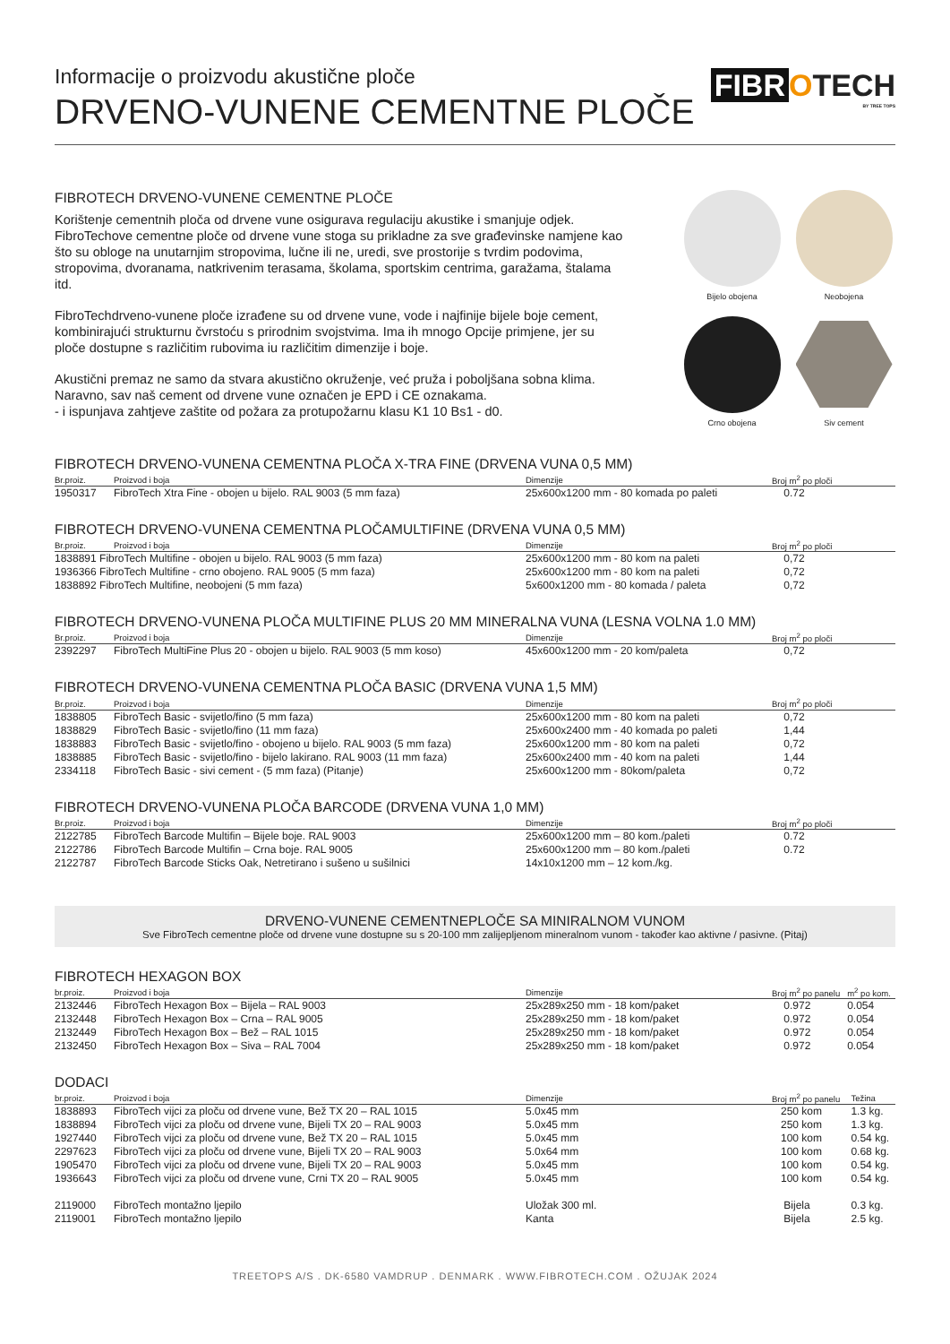Informacije o proizvodu akustične ploče
DRVENO-VUNENE CEMENTNE PLOČE
FIBR OTECH
BY TREE TOPS
FIBROTECH DRVENO-VUNENE CEMENTNE PLOČE
Korištenje cementnih ploča od drvene vune osigurava regulaciju akustike i smanjuje odjek. FibroTechove cementne ploče od drvene vune stoga su prikladne za sve građevinske namjene kao što su obloge na unutarnjim stropovima, lučne ili ne, uredi, sve prostorije s tvrdim podovima, stropovima, dvoranama, natkrivenim terasama, školama, sportskim centrima, garažama, štalama itd.
FibroTechdrveno-vunene ploče izrađene su od drvene vune, vode i najfinije bijele boje cement, kombinirajući strukturnu čvrstoću s prirodnim svojstvima. Ima ih mnogo Opcije primjene, jer su ploče dostupne s različitim rubovima iu različitim dimenzije i boje.
Akustični premaz ne samo da stvara akustično okruženje, već pruža i poboljšana sobna klima. Naravno, sav naš cement od drvene vune označen je EPD i CE oznakama.
- i ispunjava zahtjeve zaštite od požara za protupožarnu klasu K1 10 Bs1 - d0.
Bijelo obojena
Neobojena
Crno obojena
Siv cement
FIBROTECH DRVENO-VUNENA CEMENTNA PLOČA X-TRA FINE (DRVENA VUNA 0,5 MM)
| Br.proiz. | Proizvod i boja | Dimenzije | Broj m<sup>2</sup> po ploči |
| --- | --- | --- | --- |
| 1950317 | FibroTech Xtra Fine - obojen u bijelo. RAL 9003 (5 mm faza) | 25x600x1200 mm - 80 komada po paleti | 0.72 |
FIBROTECH DRVENO-VUNENA CEMENTNA PLOČAMULTIFINE (DRVENA VUNA 0,5 MM)
| Br.proiz. | Proizvod i boja | Dimenzije | Broj m<sup>2</sup> po ploči |
| --- | --- | --- | --- |
| 1838891 FibroTech Multifine - obojen u bijelo. RAL 9003 (5 mm faza) | | 25x600x1200 mm - 80 kom na paleti | 0,72 |
| 1936366 FibroTech Multifine - crno obojeno. RAL 9005 (5 mm faza) | | 25x600x1200 mm - 80 kom na paleti | 0,72 |
| 1838892 FibroTech Multifine, neobojeni (5 mm faza) | | 5x600x1200 mm - 80 komada / paleta | 0,72 |
FIBROTECH DRVENO-VUNENA PLOČA MULTIFINE PLUS 20 MM MINERALNA VUNA (LESNA VOLNA 1.0 MM)
| Br.proiz. | Proizvod i boja | Dimenzije | Broj m<sup>2</sup> po ploči |
| --- | --- | --- | --- |
| 2392297 | FibroTech MultiFine Plus 20 - obojen u bijelo. RAL 9003 (5 mm koso) | 45x600x1200 mm - 20 kom/paleta | 0,72 |
FIBROTECH DRVENO-VUNENA CEMENTNA PLOČA BASIC (DRVENA VUNA 1,5 MM)
| Br.proiz. | Proizvod i boja | Dimenzije | Broj m<sup>2</sup> po ploči |
| --- | --- | --- | --- |
| 1838805 | FibroTech Basic - svijetlo/fino (5 mm faza) | 25x600x1200 mm - 80 kom na paleti | 0,72 |
| 1838829 | FibroTech Basic - svijetlo/fino (11 mm faza) | 25x600x2400 mm - 40 komada po paleti | 1,44 |
| 1838883 | FibroTech Basic - svijetlo/fino - obojeno u bijelo. RAL 9003 (5 mm faza) | 25x600x1200 mm - 80 kom na paleti | 0,72 |
| 1838885 | FibroTech Basic - svijetlo/fino - bijelo lakirano. RAL 9003 (11 mm faza) | 25x600x2400 mm - 40 kom na paleti | 1,44 |
| 2334118 | FibroTech Basic - sivi cement - (5 mm faza) (Pitanje) | 25x600x1200 mm - 80kom/paleta | 0,72 |
FIBROTECH DRVENO-VUNENA PLOČA BARCODE (DRVENA VUNA 1,0 MM)
| Br.proiz. | Proizvod i boja | Dimenzije | Broj m<sup>2</sup> po ploči |
| --- | --- | --- | --- |
| 2122785 | FibroTech Barcode Multifin – Bijele boje. RAL 9003 | 25x600x1200 mm – 80 kom./paleti | 0.72 |
| 2122786 | FibroTech Barcode Multifin – Crna boje. RAL 9005 | 25x600x1200 mm – 80 kom./paleti | 0.72 |
| 2122787 | FibroTech Barcode Sticks Oak, Netretirano i sušeno u sušilnici | 14x10x1200 mm – 12 kom./kg. | |
DRVENO-VUNENE CEMENTNEPLOČE SA MINIRALNOM VUNOM
Sve FibroTech cementne ploče od drvene vune dostupne su s 20-100 mm zalijepljenom mineralnom vunom - također kao aktivne / pasivne. (Pitaj)
FIBROTECH HEXAGON BOX
| br.proiz. | Proizvod i boja | Dimenzije | Broj m<sup>2</sup> po panelu | m<sup>2</sup> po kom. |
| --- | --- | --- | --- | --- |
| 2132446 | FibroTech Hexagon Box – Bijela – RAL 9003 | 25x289x250 mm - 18 kom/paket | 0.972 | 0.054 |
| 2132448 | FibroTech Hexagon Box – Crna – RAL 9005 | 25x289x250 mm - 18 kom/paket | 0.972 | 0.054 |
| 2132449 | FibroTech Hexagon Box – Bež – RAL 1015 | 25x289x250 mm - 18 kom/paket | 0.972 | 0.054 |
| 2132450 | FibroTech Hexagon Box – Siva – RAL 7004 | 25x289x250 mm - 18 kom/paket | 0.972 | 0.054 |
DODACI
| br.proiz. | Proizvod i boja | Dimenzije | Broj m<sup>2</sup> po panelu | Težina |
| --- | --- | --- | --- | --- |
| 1838893 | FibroTech vijci za ploču od drvene vune, Bež TX 20 – RAL 1015 | 5.0x45 mm | 250 kom | 1.3 kg. |
| 1838894 | FibroTech vijci za ploču od drvene vune, Bijeli TX 20 – RAL 9003 | 5.0x45 mm | 250 kom | 1.3 kg. |
| 1927440 | FibroTech vijci za ploču od drvene vune, Bež TX 20 – RAL 1015 | 5.0x45 mm | 100 kom | 0.54 kg. |
| 2297623 | FibroTech vijci za ploču od drvene vune, Bijeli TX 20 – RAL 9003 | 5.0x64 mm | 100 kom | 0.68 kg. |
| 1905470 | FibroTech vijci za ploču od drvene vune, Bijeli TX 20 – RAL 9003 | 5.0x45 mm | 100 kom | 0.54 kg. |
| 1936643 | FibroTech vijci za ploču od drvene vune, Crni TX 20 – RAL 9005 | 5.0x45 mm | 100 kom | 0.54 kg. |
| 2119000 | FibroTech montažno ljepilo | Uložak 300 ml. | Bijela | 0.3 kg. |
| 2119001 | FibroTech montažno ljepilo | Kanta | Bijela | 2.5 kg. |
TREETOPS A/S . DK-6580 VAMDRUP . DENMARK . WWW.FIBROTECH.COM . OŽUJAK 2024